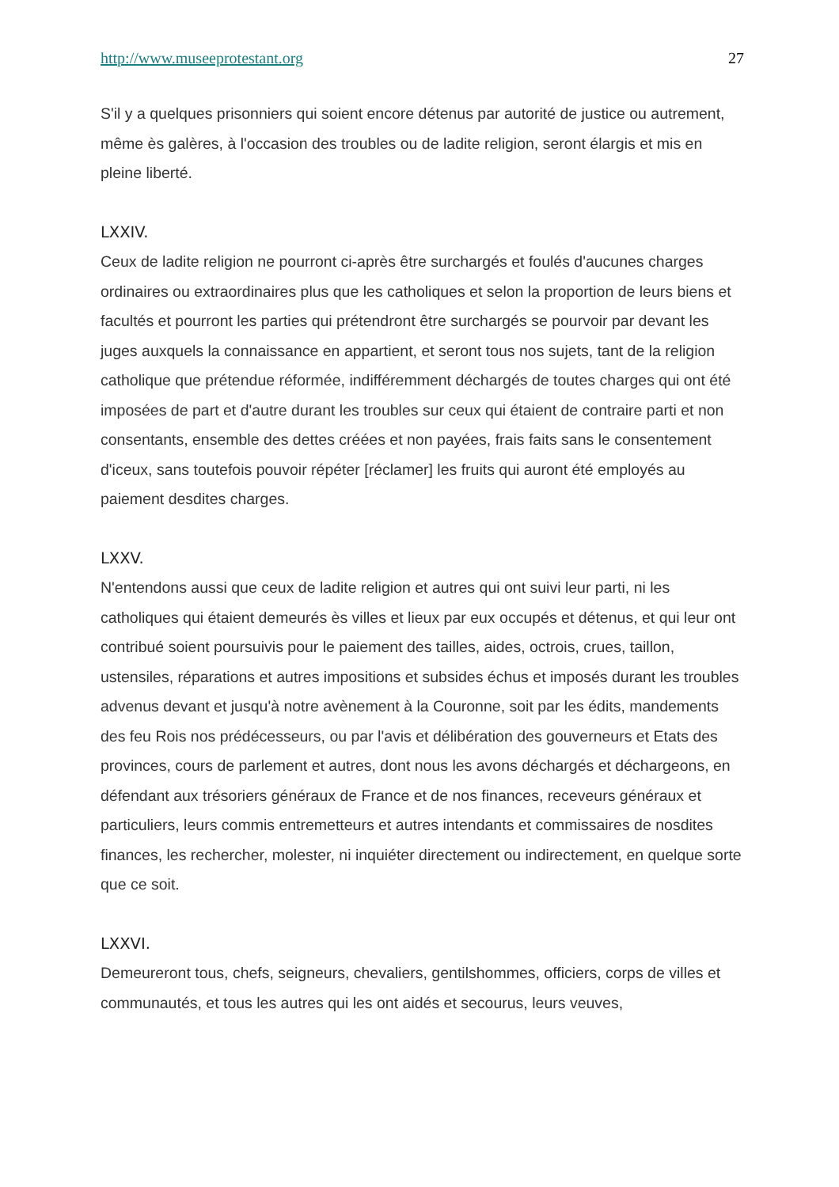http://www.museeprotestant.org 27
S'il y a quelques prisonniers qui soient encore détenus par autorité de justice ou autrement, même ès galères, à l'occasion des troubles ou de ladite religion, seront élargis et mis en pleine liberté.
LXXIV.
Ceux de ladite religion ne pourront ci-après être surchargés et foulés d'aucunes charges ordinaires ou extraordinaires plus que les catholiques et selon la proportion de leurs biens et facultés et pourront les parties qui prétendront être surchargés se pourvoir par devant les juges auxquels la connaissance en appartient, et seront tous nos sujets, tant de la religion catholique que prétendue réformée, indifféremment déchargés de toutes charges qui ont été imposées de part et d'autre durant les troubles sur ceux qui étaient de contraire parti et non consentants, ensemble des dettes créées et non payées, frais faits sans le consentement d'iceux, sans toutefois pouvoir répéter [réclamer] les fruits qui auront été employés au paiement desdites charges.
LXXV.
N'entendons aussi que ceux de ladite religion et autres qui ont suivi leur parti, ni les catholiques qui étaient demeurés ès villes et lieux par eux occupés et détenus, et qui leur ont contribué soient poursuivis pour le paiement des tailles, aides, octrois, crues, taillon, ustensiles, réparations et autres impositions et subsides échus et imposés durant les troubles advenus devant et jusqu'à notre avènement à la Couronne, soit par les édits, mandements des feu Rois nos prédécesseurs, ou par l'avis et délibération des gouverneurs et Etats des provinces, cours de parlement et autres, dont nous les avons déchargés et déchargeons, en défendant aux trésoriers généraux de France et de nos finances, receveurs généraux et particuliers, leurs commis entremetteurs et autres intendants et commissaires de nosdites finances, les rechercher, molester, ni inquiéter directement ou indirectement, en quelque sorte que ce soit.
LXXVI.
Demeureront tous, chefs, seigneurs, chevaliers, gentilshommes, officiers, corps de villes et communautés, et tous les autres qui les ont aidés et secourus, leurs veuves,